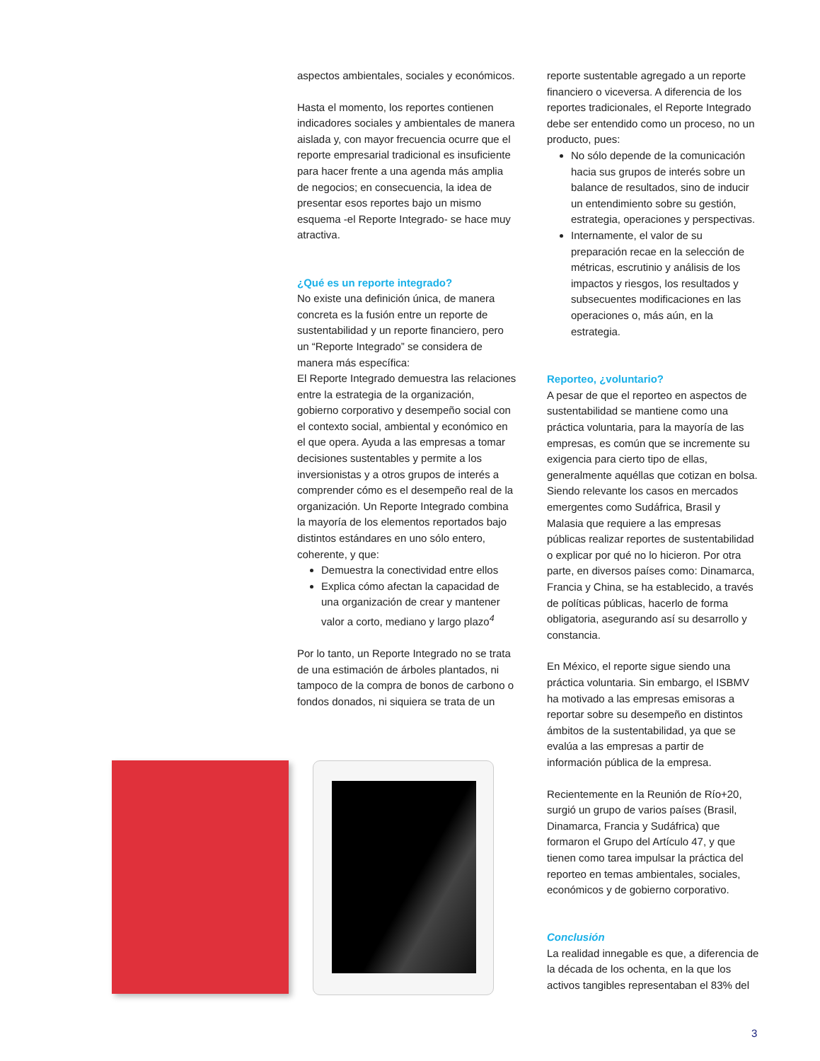aspectos ambientales, sociales y económicos.
Hasta el momento, los reportes contienen indicadores sociales y ambientales de manera aislada y, con mayor frecuencia ocurre que el reporte empresarial tradicional es insuficiente para hacer frente a una agenda más amplia de negocios; en consecuencia, la idea de presentar esos reportes bajo un mismo esquema -el Reporte Integrado- se hace muy atractiva.
¿Qué es un reporte integrado?
No existe una definición única, de manera concreta es la fusión entre un reporte de sustentabilidad y un reporte financiero, pero un “Reporte Integrado” se considera de manera más específica:
El Reporte Integrado demuestra las relaciones entre la estrategia de la organización, gobierno corporativo y desempeño social con el contexto social, ambiental y económico en el que opera. Ayuda a las empresas a tomar decisiones sustentables y permite a los inversionistas y a otros grupos de interés a comprender cómo es el desempeño real de la organización. Un Reporte Integrado combina la mayoría de los elementos reportados bajo distintos estándares en uno sólo entero, coherente, y que:
Demuestra la conectividad entre ellos
Explica cómo afectan la capacidad de una organización de crear y mantener valor a corto, mediano y largo plazo<sup>4</sup>
Por lo tanto, un Reporte Integrado no se trata de una estimación de árboles plantados, ni tampoco de la compra de bonos de carbono o fondos donados, ni siquiera se trata de un
reporte sustentable agregado a un reporte financiero o viceversa. A diferencia de los reportes tradicionales, el Reporte Integrado debe ser entendido como un proceso, no un producto, pues:
No sólo depende de la comunicación hacia sus grupos de interés sobre un balance de resultados, sino de inducir un entendimiento sobre su gestión, estrategia, operaciones y perspectivas.
Internamente, el valor de su preparación recae en la selección de métricas, escrutinio y análisis de los impactos y riesgos, los resultados y subsecuentes modificaciones en las operaciones o, más aún, en la estrategia.
Reporteo, ¿voluntario?
A pesar de que el reporteo en aspectos de sustentabilidad se mantiene como una práctica voluntaria, para la mayoría de las empresas, es común que se incremente su exigencia para cierto tipo de ellas, generalmente aquéllas que cotizan en bolsa. Siendo relevante los casos en mercados emergentes como Sudáfrica, Brasil y Malasia que requiere a las empresas públicas realizar reportes de sustentabilidad o explicar por qué no lo hicieron. Por otra parte, en diversos países como: Dinamarca, Francia y China, se ha establecido, a través de políticas públicas, hacerlo de forma obligatoria, asegurando así su desarrollo y constancia.
En México, el reporte sigue siendo una práctica voluntaria. Sin embargo, el ISBMV ha motivado a las empresas emisoras a reportar sobre su desempeño en distintos ámbitos de la sustentabilidad, ya que se evalúa a las empresas a partir de información pública de la empresa.
Recientemente en la Reunión de Río+20, surgió un grupo de varios países (Brasil, Dinamarca, Francia y Sudáfrica) que formaron el Grupo del Artículo 47, y que tienen como tarea impulsar la práctica del reporteo en temas ambientales, sociales, económicos y de gobierno corporativo.
Conclusión
La realidad innegable es que, a diferencia de la década de los ochenta, en la que los activos tangibles representaban el 83% del
3